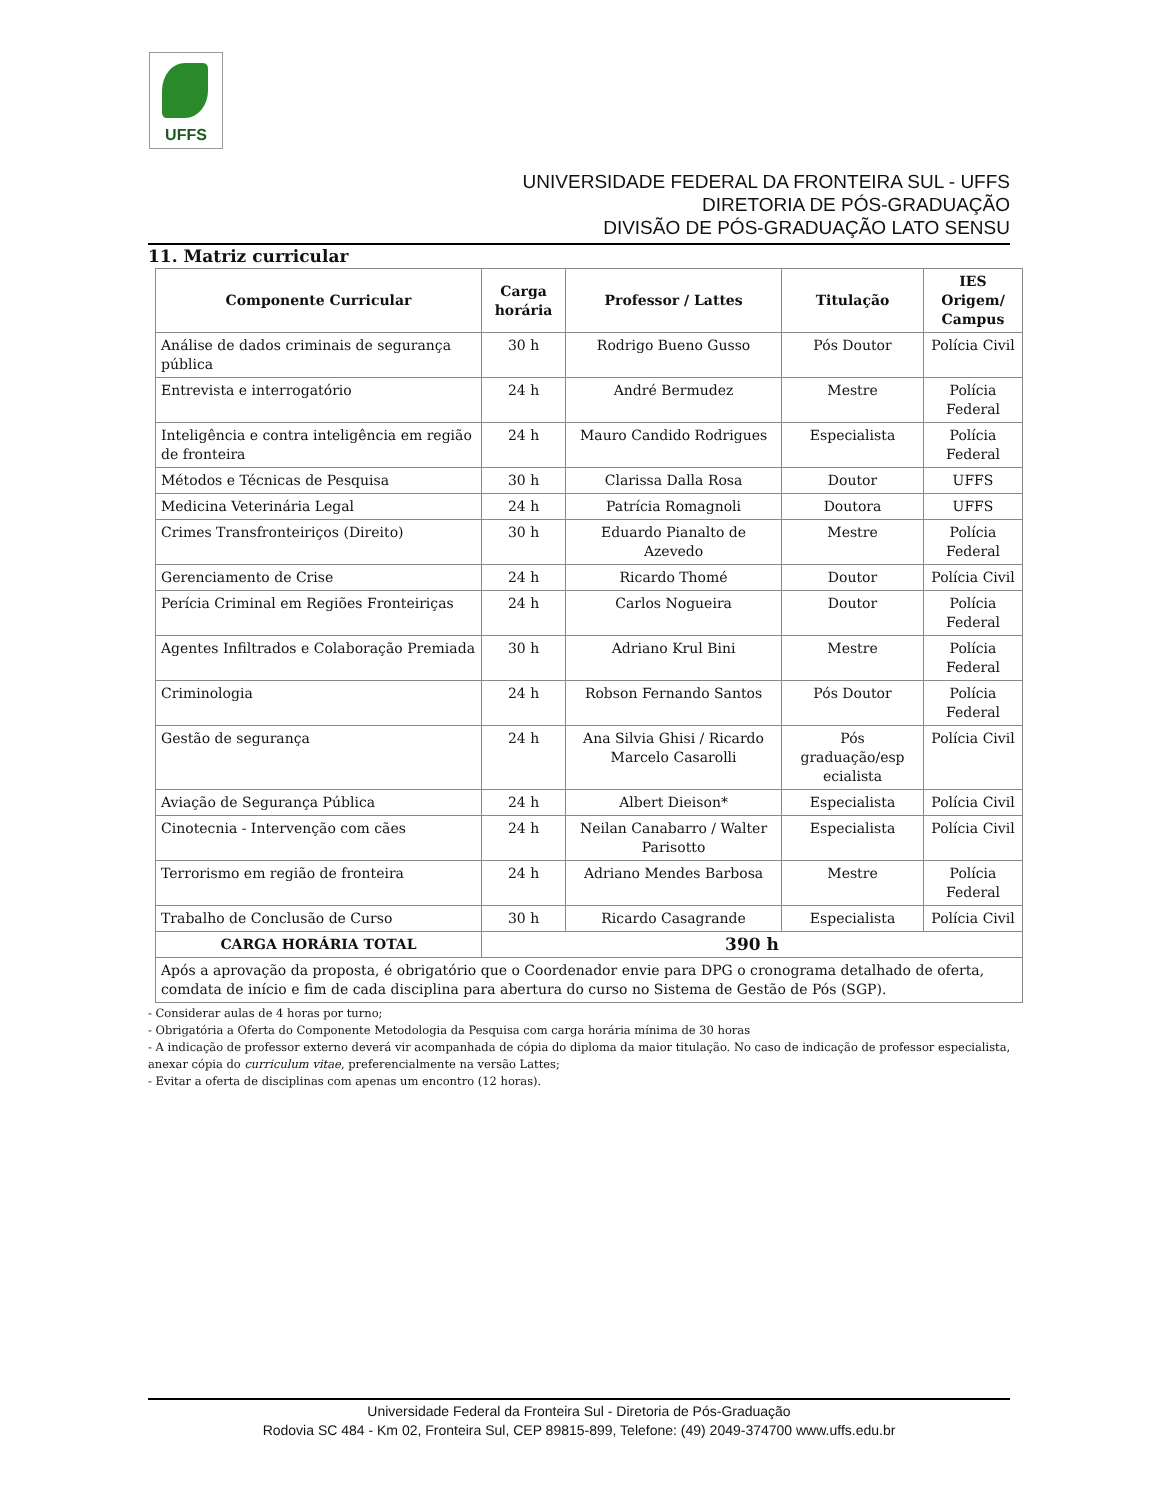UFFS
UNIVERSIDADE FEDERAL DA FRONTEIRA SUL - UFFS
DIRETORIA DE PÓS-GRADUAÇÃO
DIVISÃO DE PÓS-GRADUAÇÃO LATO SENSU
11. Matriz curricular
| Componente Curricular | Carga horária | Professor / Lattes | Titulação | IES Origem/ Campus |
| --- | --- | --- | --- | --- |
| Análise de dados criminais de segurança pública | 30 h | Rodrigo Bueno Gusso | Pós Doutor | Polícia Civil |
| Entrevista e interrogatório | 24 h | André Bermudez | Mestre | Polícia Federal |
| Inteligência e contra inteligência em região de fronteira | 24 h | Mauro Candido Rodrigues | Especialista | Polícia Federal |
| Métodos e Técnicas de Pesquisa | 30 h | Clarissa Dalla Rosa | Doutor | UFFS |
| Medicina Veterinária Legal | 24 h | Patrícia Romagnoli | Doutora | UFFS |
| Crimes Transfronteiriços (Direito) | 30 h | Eduardo Pianalto de Azevedo | Mestre | Polícia Federal |
| Gerenciamento de Crise | 24 h | Ricardo Thomé | Doutor | Polícia Civil |
| Perícia Criminal em Regiões Fronteiriças | 24 h | Carlos Nogueira | Doutor | Polícia Federal |
| Agentes Infiltrados e Colaboração Premiada | 30 h | Adriano Krul Bini | Mestre | Polícia Federal |
| Criminologia | 24 h | Robson Fernando Santos | Pós Doutor | Polícia Federal |
| Gestão de segurança | 24 h | Ana Silvia Ghisi / Ricardo Marcelo Casarolli | Pós graduação/esp ecialista | Polícia Civil |
| Aviação de Segurança Pública | 24 h | Albert Dieison* | Especialista | Polícia Civil |
| Cinotecnia - Intervenção com cães | 24 h | Neilan Canabarro / Walter Parisotto | Especialista | Polícia Civil |
| Terrorismo em região de fronteira | 24 h | Adriano Mendes Barbosa | Mestre | Polícia Federal |
| Trabalho de Conclusão de Curso | 30 h | Ricardo Casagrande | Especialista | Polícia Civil |
| CARGA HORÁRIA TOTAL | 390 h | | | |
| Após a aprovação da proposta, é obrigatório que o Coordenador envie para DPG o cronograma detalhado de oferta, comdata de início e fim de cada disciplina para abertura do curso no Sistema de Gestão de Pós (SGP). | | | | |
- Considerar aulas de 4 horas por turno;
- Obrigatória a Oferta do Componente Metodologia da Pesquisa com carga horária mínima de 30 horas
- A indicação de professor externo deverá vir acompanhada de cópia do diploma da maior titulação. No caso de indicação de professor especialista, anexar cópia do curriculum vitae, preferencialmente na versão Lattes;
- Evitar a oferta de disciplinas com apenas um encontro (12 horas).
Universidade Federal da Fronteira Sul - Diretoria de Pós-Graduação
Rodovia SC 484 - Km 02, Fronteira Sul, CEP 89815-899, Telefone: (49) 2049-374700 www.uffs.edu.br